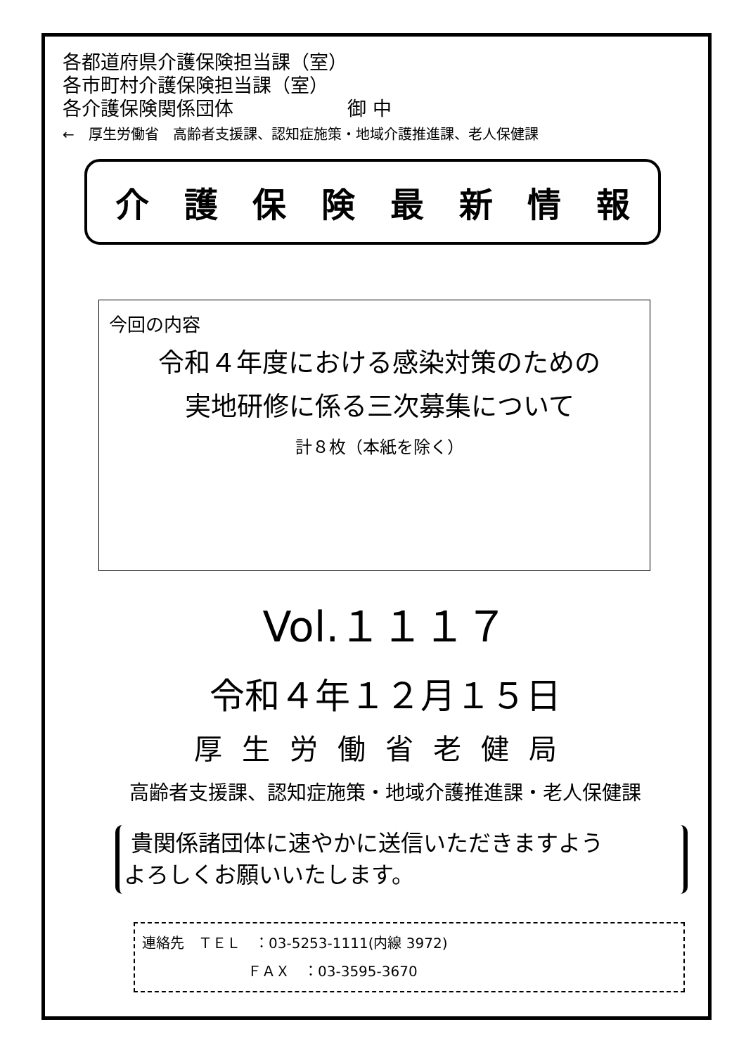各都道府県介護保険担当課（室）
各市町村介護保険担当課（室）
各介護保険関係団体　　　　　　御 中
←　厚生労働省　高齢者支援課、認知症施策・地域介護推進課、老人保健課
介護保険最新情報
今回の内容
令和４年度における感染対策のための
実地研修に係る三次募集について
計８枚（本紙を除く）
Vol.１１１７
令和４年１２月１５日
厚生労働省老健局
高齢者支援課、認知症施策・地域介護推進課・老人保健課
貴関係諸団体に速やかに送信いただきますよう
よろしくお願いいたします。
連絡先　ＴＥＬ　：03-5253-1111(内線 3972)
ＦＡＸ　：03-3595-3670